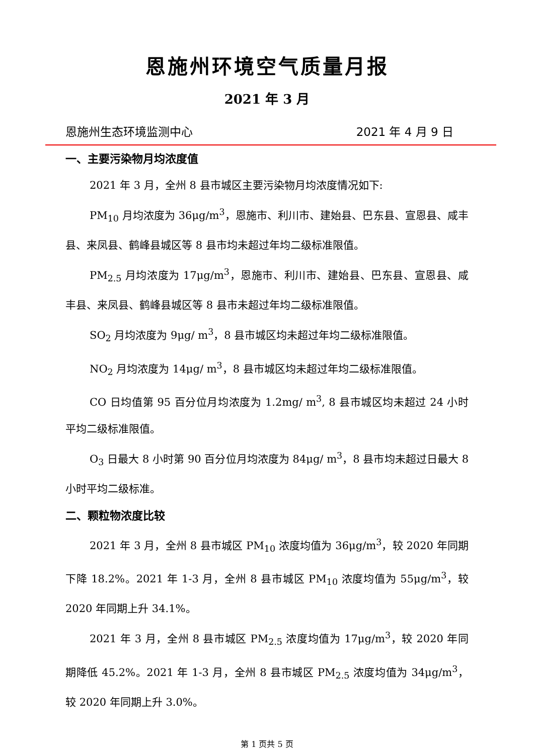恩施州环境空气质量月报
2021 年 3 月
恩施州生态环境监测中心 2021 年 4 月 9 日
一、主要污染物月均浓度值
2021 年 3 月，全州 8 县市城区主要污染物月均浓度情况如下:
PM<sub>10</sub> 月均浓度为 36μg/m<sup>3</sup>，恩施市、利川市、建始县、巴东县、宣恩县、咸丰县、来凤县、鹤峰县城区等 8 县市均未超过年均二级标准限值。
PM<sub>2.5</sub> 月均浓度为 17μg/m<sup>3</sup>，恩施市、利川市、建始县、巴东县、宣恩县、咸丰县、来凤县、鹤峰县城区等 8 县市未超过年均二级标准限值。
SO<sub>2</sub> 月均浓度为 9μg/ m<sup>3</sup>，8 县市城区均未超过年均二级标准限值。
NO<sub>2</sub> 月均浓度为 14μg/ m<sup>3</sup>，8 县市城区均未超过年均二级标准限值。
CO 日均值第 95 百分位月均浓度为 1.2mg/ m<sup>3</sup>, 8 县市城区均未超过 24 小时平均二级标准限值。
O<sub>3</sub> 日最大 8 小时第 90 百分位月均浓度为 84μg/ m<sup>3</sup>，8 县市均未超过日最大 8 小时平均二级标准。
二、颗粒物浓度比较
2021 年 3 月，全州 8 县市城区 PM<sub>10</sub> 浓度均值为 36μg/m<sup>3</sup>，较 2020 年同期下降 18.2%。2021 年 1-3 月，全州 8 县市城区 PM<sub>10</sub> 浓度均值为 55μg/m<sup>3</sup>，较 2020 年同期上升 34.1%。
2021 年 3 月，全州 8 县市城区 PM<sub>2.5</sub> 浓度均值为 17μg/m<sup>3</sup>，较 2020 年同期降低 45.2%。2021 年 1-3 月，全州 8 县市城区 PM<sub>2.5</sub> 浓度均值为 34μg/m<sup>3</sup>，较 2020 年同期上升 3.0%。
第 1 页共 5 页